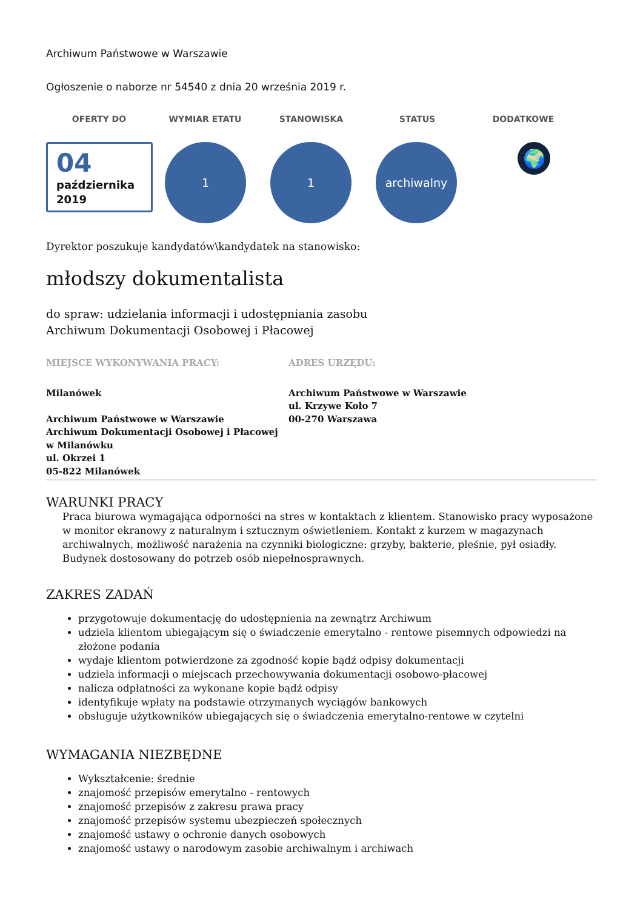Archiwum Państwowe w Warszawie
Ogłoszenie o naborze nr 54540 z dnia 20 września 2019 r.
OFERTY DO WYMIAR ETATU STANOWISKA STATUS DODATKOWE
04
października
2019
1 1 archiwalny
🌍
Dyrektor poszukuje kandydatów\kandydatek na stanowisko:
młodszy dokumentalista
do spraw: udzielania informacji i udostępniania zasobu
Archiwum Dokumentacji Osobowej i Płacowej
MIEJSCE WYKONYWANIA PRACY:
Milanówek
Archiwum Państwowe w Warszawie
Archiwum Dokumentacji Osobowej i Płacowej w Milanówku
ul. Okrzei 1
05-822 Milanówek
ADRES URZĘDU:
Archiwum Państwowe w Warszawie
ul. Krzywe Koło 7
00-270 Warszawa
WARUNKI PRACY
Praca biurowa wymagająca odporności na stres w kontaktach z klientem. Stanowisko pracy wyposażone w monitor ekranowy z naturalnym i sztucznym oświetleniem. Kontakt z kurzem w magazynach archiwalnych, możliwość narażenia na czynniki biologiczne: grzyby, bakterie, pleśnie, pył osiadły.
Budynek dostosowany do potrzeb osób niepełnosprawnych.
ZAKRES ZADAŃ
przygotowuje dokumentację do udostępnienia na zewnątrz Archiwum
udziela klientom ubiegającym się o świadczenie emerytalno - rentowe pisemnych odpowiedzi na złożone podania
wydaje klientom potwierdzone za zgodność kopie bądź odpisy dokumentacji
udziela informacji o miejscach przechowywania dokumentacji osobowo-płacowej
nalicza odpłatności za wykonane kopie bądź odpisy
identyfikuje wpłaty na podstawie otrzymanych wyciągów bankowych
obsługuje użytkowników ubiegających się o świadczenia emerytalno-rentowe w czytelni
WYMAGANIA NIEZBĘDNE
Wykształcenie: średnie
znajomość przepisów emerytalno - rentowych
znajomość przepisów z zakresu prawa pracy
znajomość przepisów systemu ubezpieczeń społecznych
znajomość ustawy o ochronie danych osobowych
znajomość ustawy o narodowym zasobie archiwalnym i archiwach